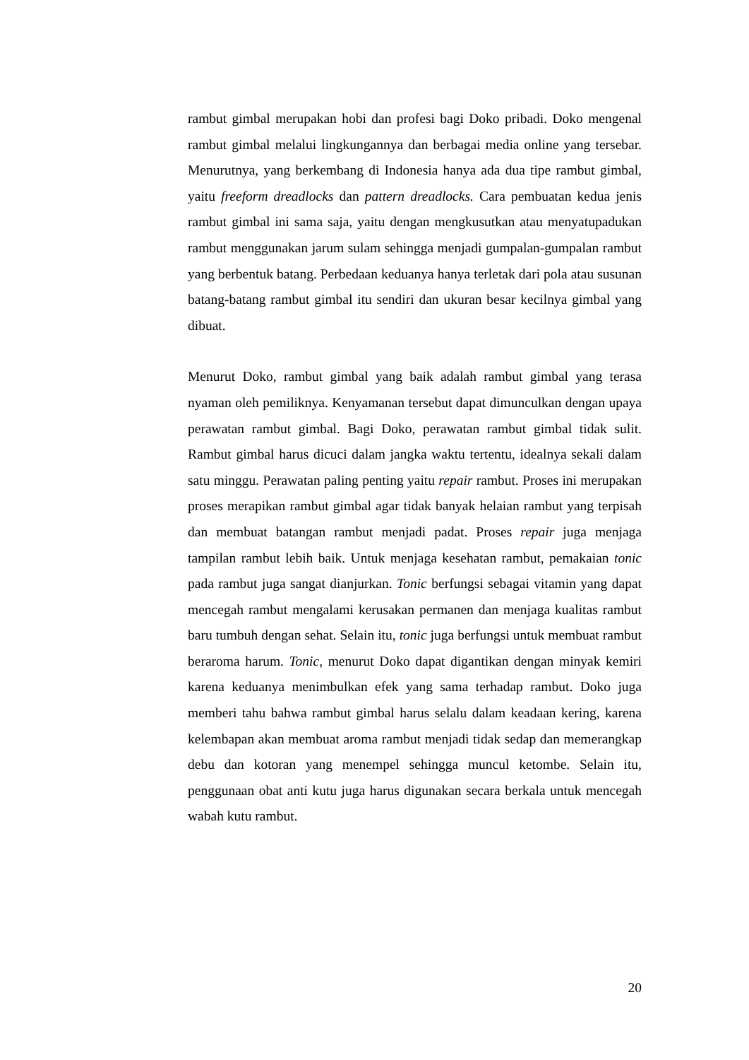rambut gimbal merupakan hobi dan profesi bagi Doko pribadi. Doko mengenal rambut gimbal melalui lingkungannya dan berbagai media online yang tersebar. Menurutnya, yang berkembang di Indonesia hanya ada dua tipe rambut gimbal, yaitu freeform dreadlocks dan pattern dreadlocks. Cara pembuatan kedua jenis rambut gimbal ini sama saja, yaitu dengan mengkusutkan atau menyatupadukan rambut menggunakan jarum sulam sehingga menjadi gumpalan-gumpalan rambut yang berbentuk batang. Perbedaan keduanya hanya terletak dari pola atau susunan batang-batang rambut gimbal itu sendiri dan ukuran besar kecilnya gimbal yang dibuat.
Menurut Doko, rambut gimbal yang baik adalah rambut gimbal yang terasa nyaman oleh pemiliknya. Kenyamanan tersebut dapat dimunculkan dengan upaya perawatan rambut gimbal. Bagi Doko, perawatan rambut gimbal tidak sulit. Rambut gimbal harus dicuci dalam jangka waktu tertentu, idealnya sekali dalam satu minggu. Perawatan paling penting yaitu repair rambut. Proses ini merupakan proses merapikan rambut gimbal agar tidak banyak helaian rambut yang terpisah dan membuat batangan rambut menjadi padat. Proses repair juga menjaga tampilan rambut lebih baik. Untuk menjaga kesehatan rambut, pemakaian tonic pada rambut juga sangat dianjurkan. Tonic berfungsi sebagai vitamin yang dapat mencegah rambut mengalami kerusakan permanen dan menjaga kualitas rambut baru tumbuh dengan sehat. Selain itu, tonic juga berfungsi untuk membuat rambut beraroma harum. Tonic, menurut Doko dapat digantikan dengan minyak kemiri karena keduanya menimbulkan efek yang sama terhadap rambut. Doko juga memberi tahu bahwa rambut gimbal harus selalu dalam keadaan kering, karena kelembapan akan membuat aroma rambut menjadi tidak sedap dan memerangkap debu dan kotoran yang menempel sehingga muncul ketombe. Selain itu, penggunaan obat anti kutu juga harus digunakan secara berkala untuk mencegah wabah kutu rambut.
20